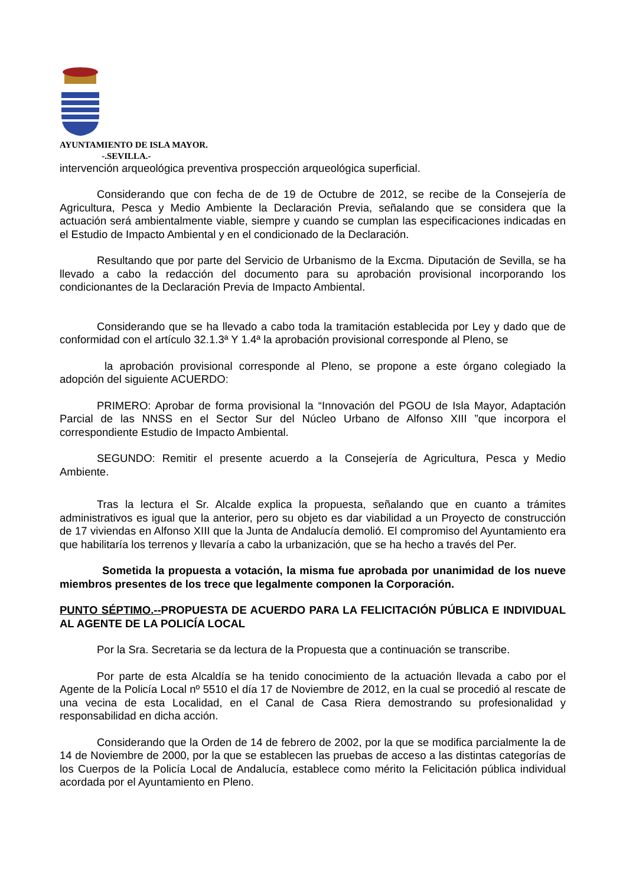AYUNTAMIENTO DE ISLA MAYOR.
-.SEVILLA.-
intervención arqueológica preventiva prospección arqueológica superficial.
Considerando que con fecha de de 19 de Octubre de 2012, se recibe de la Consejería de Agricultura, Pesca y Medio Ambiente la Declaración Previa, señalando que se considera que la actuación será ambientalmente viable, siempre y cuando se cumplan las especificaciones indicadas en el Estudio de Impacto Ambiental y en el condicionado de la Declaración.
Resultando que por parte del Servicio de Urbanismo de la Excma. Diputación de Sevilla, se ha llevado a cabo la redacción del documento para su aprobación provisional incorporando los condicionantes de la Declaración Previa de Impacto Ambiental.
Considerando que se ha llevado a cabo toda la tramitación establecida por Ley y dado que de conformidad con el artículo 32.1.3ª Y 1.4ª la aprobación provisional corresponde al Pleno, se
la aprobación provisional corresponde al Pleno, se propone a este órgano colegiado la adopción del siguiente ACUERDO:
PRIMERO: Aprobar de forma provisional la “Innovación del PGOU de Isla Mayor, Adaptación Parcial de las NNSS en el Sector Sur del Núcleo Urbano de Alfonso XIII ”que incorpora el correspondiente Estudio de Impacto Ambiental.
SEGUNDO: Remitir el presente acuerdo a la Consejería de Agricultura, Pesca y Medio Ambiente.
Tras la lectura el Sr. Alcalde explica la propuesta, señalando que en cuanto a trámites administrativos es igual que la anterior, pero su objeto es dar viabilidad a un Proyecto de construcción de 17 viviendas en Alfonso XIII que la Junta de Andalucía demolió. El compromiso del Ayuntamiento era que habilitaría los terrenos y llevaría a cabo la urbanización, que se ha hecho a través del Per.
Sometida la propuesta a votación, la misma fue aprobada por unanimidad de los nueve miembros presentes de los trece que legalmente componen la Corporación.
PUNTO SÉPTIMO.--PROPUESTA DE ACUERDO PARA LA FELICITACIÓN PÚBLICA E INDIVIDUAL AL AGENTE DE LA POLICÍA LOCAL
Por la Sra. Secretaria se da lectura de la Propuesta que a continuación se transcribe.
Por parte de esta Alcaldía se ha tenido conocimiento de la actuación llevada a cabo por el Agente de la Policía Local nº 5510 el día 17 de Noviembre de 2012, en la cual se procedió al rescate de una vecina de esta Localidad, en el Canal de Casa Riera demostrando su profesionalidad y responsabilidad en dicha acción.
Considerando que la Orden de 14 de febrero de 2002, por la que se modifica parcialmente la de 14 de Noviembre de 2000, por la que se establecen las pruebas de acceso a las distintas categorías de los Cuerpos de la Policía Local de Andalucía, establece como mérito la Felicitación pública individual acordada por el Ayuntamiento en Pleno.